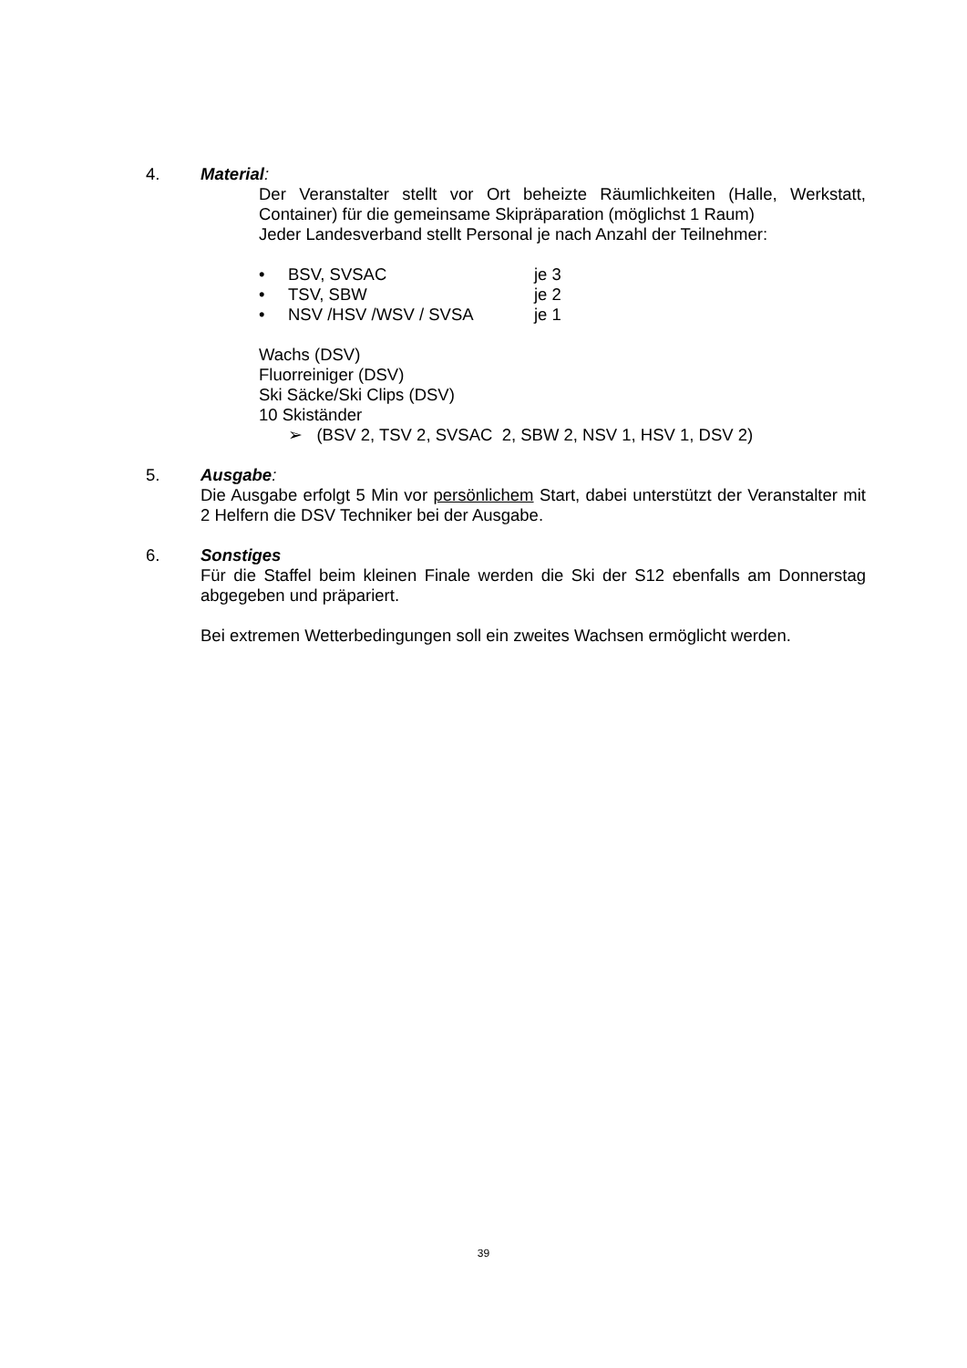4. Material:
Der Veranstalter stellt vor Ort beheizte Räumlichkeiten (Halle, Werkstatt, Container) für die gemeinsame Skipräparation (möglichst 1 Raum)
Jeder Landesverband stellt Personal je nach Anzahl der Teilnehmer:
• BSV, SVSAC je 3
• TSV, SBW je 2
• NSV /HSV /WSV / SVSA je 1
Wachs (DSV)
Fluorreiniger (DSV)
Ski Säcke/Ski Clips (DSV)
10 Skiständer
➢ (BSV 2, TSV 2, SVSAC 2, SBW 2, NSV 1, HSV 1, DSV 2)
5. Ausgabe:
Die Ausgabe erfolgt 5 Min vor persönlichem Start, dabei unterstützt der Veranstalter mit 2 Helfern die DSV Techniker bei der Ausgabe.
6. Sonstiges
Für die Staffel beim kleinen Finale werden die Ski der S12 ebenfalls am Donnerstag abgegeben und präpariert.
Bei extremen Wetterbedingungen soll ein zweites Wachsen ermöglicht werden.
39